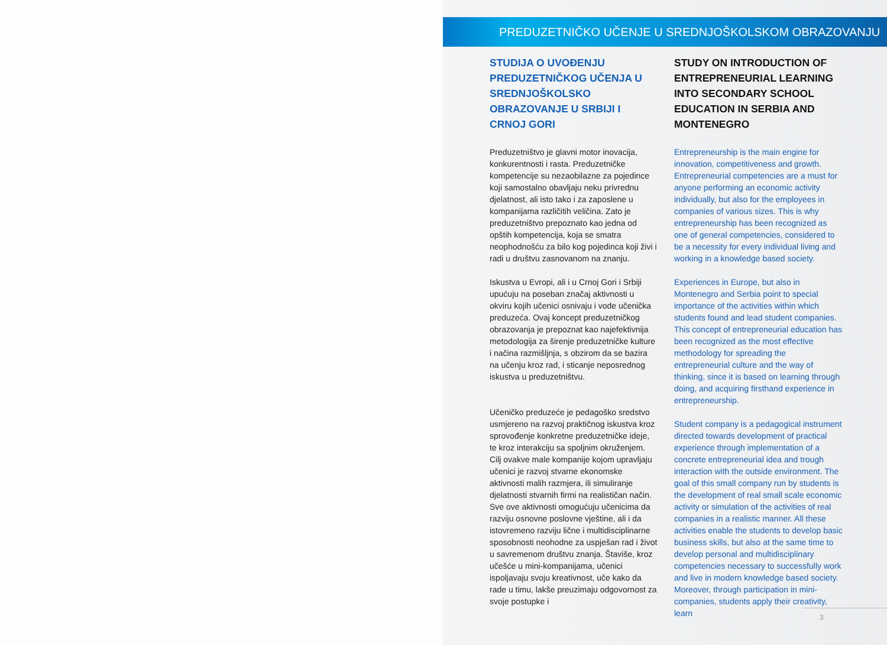PREDUZETNIČKO UČENJE U SREDNJOŠKOLSKOM OBRAZOVANJU
STUDIJA O UVOĐENJU PREDUZETNIČKOG UČENJA U SREDNJOŠKOLSKO OBRAZOVANJE U SRBIJI I CRNOJ GORI
Preduzetništvo je glavni motor inovacija, konkurentnosti i rasta. Preduzetničke kompetencije su nezaobilazne za pojedince koji samostalno obavljaju neku privrednu djelatnost, ali isto tako i za zaposlene u kompanijama različitih veličina. Zato je preduzetništvo prepoznato kao jedna od opštih kompetencija, koja se smatra neophodnošću za bilo kog pojedinca koji živi i radi u društvu zasnovanom na znanju.
Iskustva u Evropi, ali i u Crnoj Gori i Srbiji upućuju na poseban značaj aktivnosti u okviru kojih učenici osnivaju i vode učenička preduzeća. Ovaj koncept preduzetničkog obrazovanja je prepoznat kao najefektivnija metodologija za širenje preduzetničke kulture i načina razmišljnja, s obzirom da se bazira na učenju kroz rad, i sticanje neposrednog iskustva u preduzetništvu.
Učeničko preduzeće je pedagoško sredstvo usmjereno na razvoj praktičnog iskustva kroz sprovođenje konkretne preduzetničke ideje, te kroz interakciju sa spoljnim okruženjem. Cilj ovakve male kompanije kojom upravljaju učenici je razvoj stvarne ekonomske aktivnosti malih razmjera, ili simuliranje djelatnosti stvarnih firmi na realističan način. Sve ove aktivnosti omogućuju učenicima da razviju osnovne poslovne vještine, ali i da istovremeno razviju lične i multidisciplinarne sposobnosti neohodne za uspješan rad i život u savremenom društvu znanja. Štaviše, kroz učešće u mini-kompanijama, učenici ispoljavaju svoju kreativnost, uče kako da rade u timu, lakše preuzimaju odgovornost za svoje postupke i
STUDY ON INTRODUCTION OF ENTREPRENEURIAL LEARNING INTO SECONDARY SCHOOL EDUCATION IN SERBIA AND MONTENEGRO
Entrepreneurship is the main engine for innovation, competitiveness and growth. Entrepreneurial competencies are a must for anyone performing an economic activity individually, but also for the employees in companies of various sizes. This is why entrepreneurship has been recognized as one of general competencies, considered to be a necessity for every individual living and working in a knowledge based society.
Experiences in Europe, but also in Montenegro and Serbia point to special importance of the activities within which students found and lead student companies. This concept of entrepreneurial education has been recognized as the most effective methodology for spreading the entrepreneurial culture and the way of thinking, since it is based on learning through doing, and acquiring firsthand experience in entrepreneurship.
Student company is a pedagogical instrument directed towards development of practical experience through implementation of a concrete entrepreneurial idea and trough interaction with the outside environment. The goal of this small company run by students is the development of real small scale economic activity or simulation of the activities of real companies in a realistic manner. All these activities enable the students to develop basic business skills, but also at the same time to develop personal and multidisciplinary competencies necessary to successfully work and live in modern knowledge based society. Moreover, through participation in mini-companies, students apply their creativity, learn
3